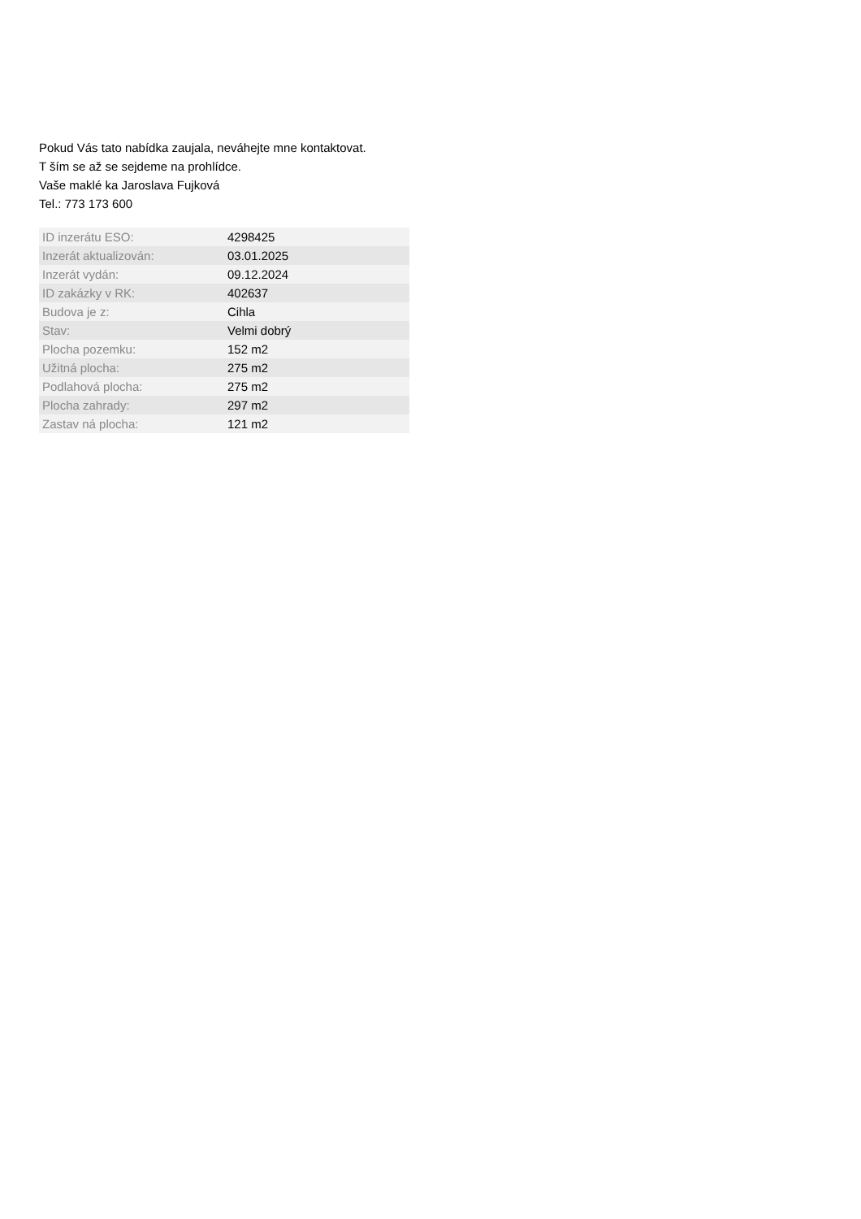Pokud Vás tato nabídka zaujala, neváhejte mne kontaktovat.
T ším se až se sejdeme na prohlídce.
Vaše maklé ka Jaroslava Fujková
Tel.: 773 173 600
| ID inzerátu ESO: | 4298425 |
| Inzerát aktualizován: | 03.01.2025 |
| Inzerát vydán: | 09.12.2024 |
| ID zakázky v RK: | 402637 |
| Budova je z: | Cihla |
| Stav: | Velmi dobrý |
| Plocha pozemku: | 152 m2 |
| Užitná plocha: | 275 m2 |
| Podlahová plocha: | 275 m2 |
| Plocha zahrady: | 297 m2 |
| Zastav ná plocha: | 121 m2 |